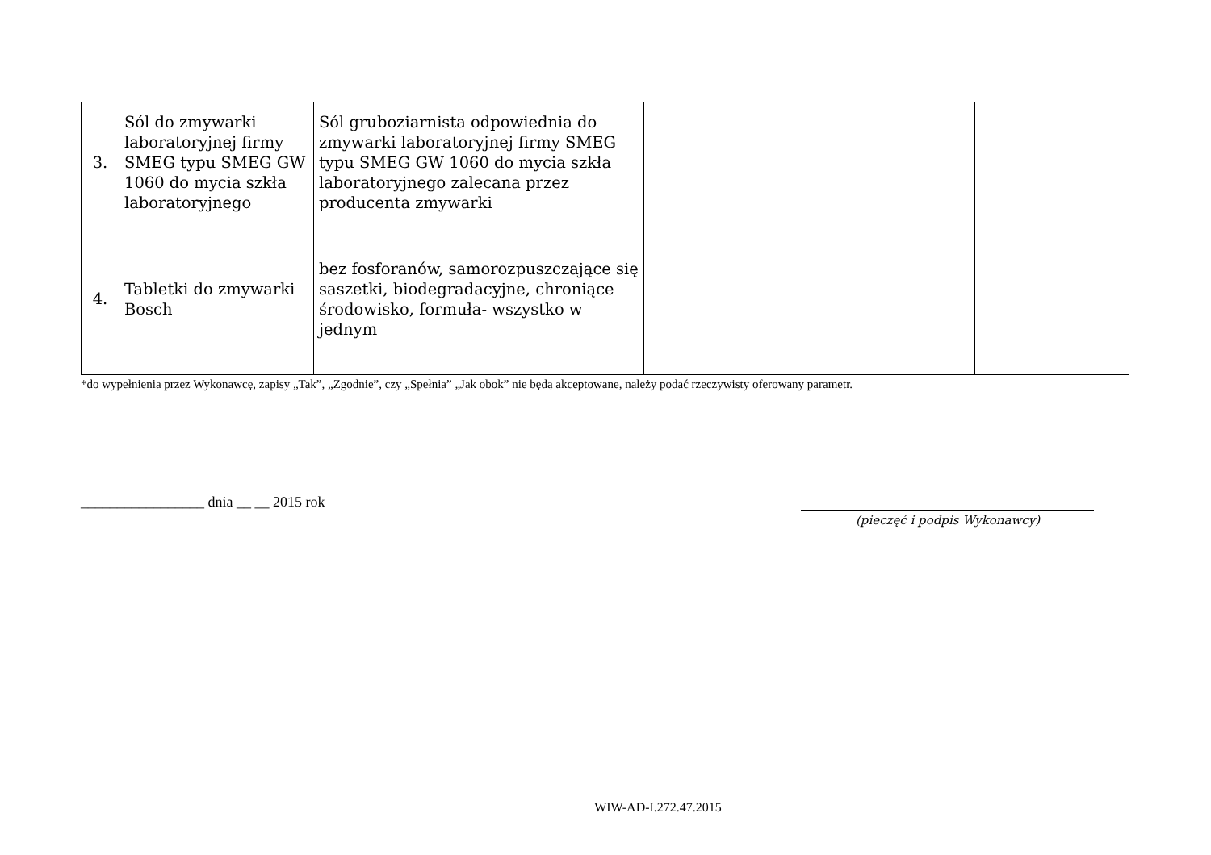| 3. | Sól do zmywarki laboratoryjnej firmy SMEG typu SMEG GW 1060 do mycia szkła laboratoryjnego | Sól gruboziarnista odpowiednia do zmywarki laboratoryjnej firmy SMEG typu SMEG GW 1060 do mycia szkła laboratoryjnego zalecana przez producenta zmywarki | | |
| 4. | Tabletki do zmywarki Bosch | bez fosforanów, samorozpuszczające się saszetki, biodegradacyjne, chroniące środowisko, formuła- wszystko w jednym | | |
*do wypełnienia przez Wykonawcę, zapisy „Tak”, „Zgodnie”, czy „Spełnia” „Jak obok” nie będą akceptowane, należy podać rzeczywisty oferowany parametr.
_________________ dnia __ __ 2015 rok
(pieczęć i podpis Wykonawcy)
WIW-AD-I.272.47.2015